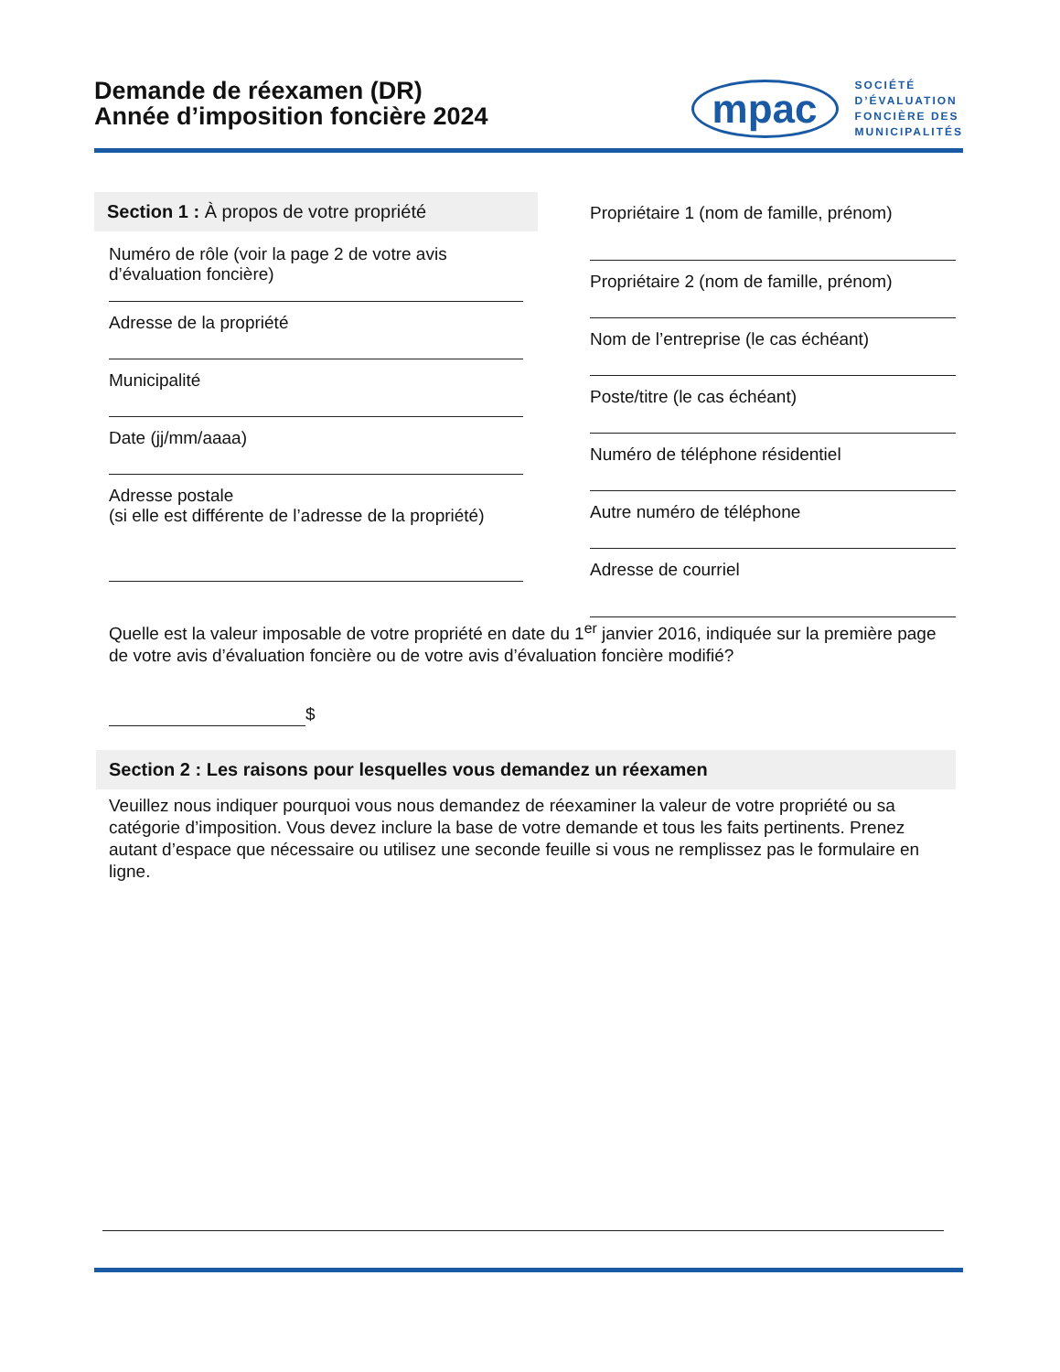Demande de réexamen (DR)
Année d’imposition foncière 2024
mpac
SOCIÉTÉ
D’ÉVALUATION
FONCIÈRE DES
MUNICIPALITÉS
Section 1 : À propos de votre propriété
Numéro de rôle (voir la page 2 de votre avis
d’évaluation foncière)
Adresse de la propriété
Municipalité
Date (jj/mm/aaaa)
Adresse postale
(si elle est différente de l’adresse de la propriété)
Propriétaire 1 (nom de famille, prénom)
Propriétaire 2 (nom de famille, prénom)
Nom de l’entreprise (le cas échéant)
Poste/titre (le cas échéant)
Numéro de téléphone résidentiel
Autre numéro de téléphone
Adresse de courriel
Quelle est la valeur imposable de votre propriété en date du 1<sup>er</sup> janvier 2016, indiquée sur la première page de votre avis d’évaluation foncière ou de votre avis d’évaluation foncière modifié?
$
Section 2 : Les raisons pour lesquelles vous demandez un réexamen
Veuillez nous indiquer pourquoi vous nous demandez de réexaminer la valeur de votre propriété ou sa catégorie d’imposition. Vous devez inclure la base de votre demande et tous les faits pertinents. Prenez autant d’espace que nécessaire ou utilisez une seconde feuille si vous ne remplissez pas le formulaire en ligne.